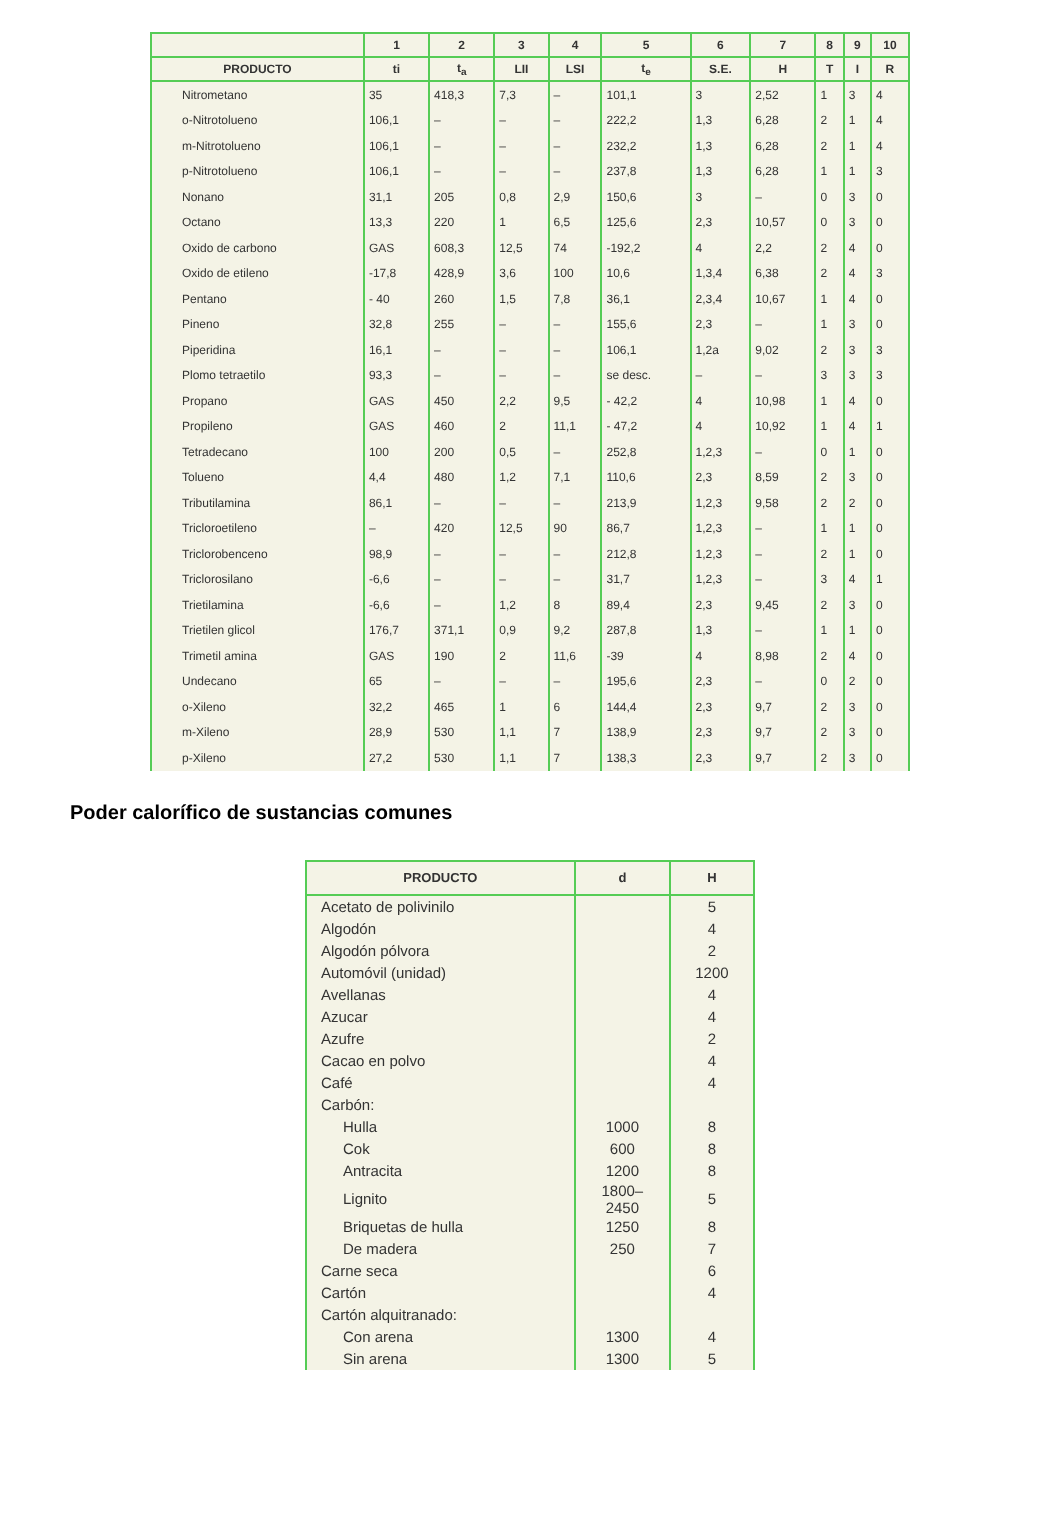| | 1 | 2 | 3 | 4 | 5 | 6 | 7 | 8 | 9 | 10 |
| --- | --- | --- | --- | --- | --- | --- | --- | --- | --- | --- |
| PRODUCTO | ti | t<sub>a</sub> | LII | LSI | t<sub>e</sub> | S.E. | H | T | I | R |
| Nitrometano | 35 | 418,3 | 7,3 | – | 101,1 | 3 | 2,52 | 1 | 3 | 4 |
| o-Nitrotolueno | 106,1 | – | – | – | 222,2 | 1,3 | 6,28 | 2 | 1 | 4 |
| m-Nitrotolueno | 106,1 | – | – | – | 232,2 | 1,3 | 6,28 | 2 | 1 | 4 |
| p-Nitrotolueno | 106,1 | – | – | – | 237,8 | 1,3 | 6,28 | 1 | 1 | 3 |
| Nonano | 31,1 | 205 | 0,8 | 2,9 | 150,6 | 3 | – | 0 | 3 | 0 |
| Octano | 13,3 | 220 | 1 | 6,5 | 125,6 | 2,3 | 10,57 | 0 | 3 | 0 |
| Oxido de carbono | GAS | 608,3 | 12,5 | 74 | -192,2 | 4 | 2,2 | 2 | 4 | 0 |
| Oxido de etileno | -17,8 | 428,9 | 3,6 | 100 | 10,6 | 1,3,4 | 6,38 | 2 | 4 | 3 |
| Pentano | - 40 | 260 | 1,5 | 7,8 | 36,1 | 2,3,4 | 10,67 | 1 | 4 | 0 |
| Pineno | 32,8 | 255 | – | – | 155,6 | 2,3 | – | 1 | 3 | 0 |
| Piperidina | 16,1 | – | – | – | 106,1 | 1,2a | 9,02 | 2 | 3 | 3 |
| Plomo tetraetilo | 93,3 | – | – | – | se desc. | – | – | 3 | 3 | 3 |
| Propano | GAS | 450 | 2,2 | 9,5 | - 42,2 | 4 | 10,98 | 1 | 4 | 0 |
| Propileno | GAS | 460 | 2 | 11,1 | - 47,2 | 4 | 10,92 | 1 | 4 | 1 |
| Tetradecano | 100 | 200 | 0,5 | – | 252,8 | 1,2,3 | – | 0 | 1 | 0 |
| Tolueno | 4,4 | 480 | 1,2 | 7,1 | 110,6 | 2,3 | 8,59 | 2 | 3 | 0 |
| Tributilamina | 86,1 | – | – | – | 213,9 | 1,2,3 | 9,58 | 2 | 2 | 0 |
| Tricloroetileno | – | 420 | 12,5 | 90 | 86,7 | 1,2,3 | – | 1 | 1 | 0 |
| Triclorobenceno | 98,9 | – | – | – | 212,8 | 1,2,3 | – | 2 | 1 | 0 |
| Triclorosilano | -6,6 | – | – | – | 31,7 | 1,2,3 | – | 3 | 4 | 1 |
| Trietilamina | -6,6 | – | 1,2 | 8 | 89,4 | 2,3 | 9,45 | 2 | 3 | 0 |
| Trietilen glicol | 176,7 | 371,1 | 0,9 | 9,2 | 287,8 | 1,3 | – | 1 | 1 | 0 |
| Trimetil amina | GAS | 190 | 2 | 11,6 | -39 | 4 | 8,98 | 2 | 4 | 0 |
| Undecano | 65 | – | – | – | 195,6 | 2,3 | – | 0 | 2 | 0 |
| o-Xileno | 32,2 | 465 | 1 | 6 | 144,4 | 2,3 | 9,7 | 2 | 3 | 0 |
| m-Xileno | 28,9 | 530 | 1,1 | 7 | 138,9 | 2,3 | 9,7 | 2 | 3 | 0 |
| p-Xileno | 27,2 | 530 | 1,1 | 7 | 138,3 | 2,3 | 9,7 | 2 | 3 | 0 |
Poder calorífico de sustancias comunes
| PRODUCTO | d | H |
| --- | --- | --- |
| Acetato de polivinilo | | 5 |
| Algodón | | 4 |
| Algodón pólvora | | 2 |
| Automóvil (unidad) | | 1200 |
| Avellanas | | 4 |
| Azucar | | 4 |
| Azufre | | 2 |
| Cacao en polvo | | 4 |
| Café | | 4 |
| Carbón: | | |
| Hulla | 1000 | 8 |
| Cok | 600 | 8 |
| Antracita | 1200 | 8 |
| Lignito | 1800– 2450 | 5 |
| Briquetas de hulla | 1250 | 8 |
| De madera | 250 | 7 |
| Carne seca | | 6 |
| Cartón | | 4 |
| Cartón alquitranado: | | |
| Con arena | 1300 | 4 |
| Sin arena | 1300 | 5 |